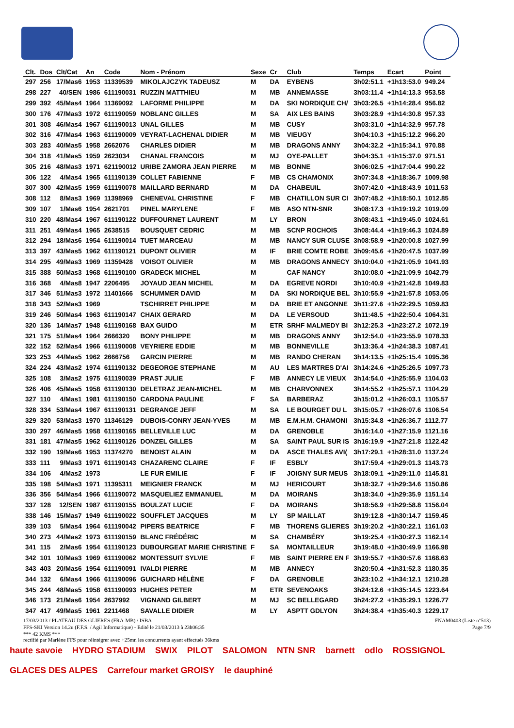| Clt. | Dos | Clt/Cat | An | Code | Nom - Prénom | Sexe | Cr | Club | Temps | Ecart | Point |
| --- | --- | --- | --- | --- | --- | --- | --- | --- | --- | --- | --- |
| 297 | 256 | 17/Mas6 | 1953 | 11339539 | MIKOLAJCZYK TADEUSZ | M | DA | EYBENS | 3h02:51.1 | +1h13:53.0 | 949.24 |
| 298 | 227 | 40/SEN | 1986 | 611190031 | RUZZIN MATTHIEU | M | MB | ANNEMASSE | 3h03:11.4 | +1h14:13.3 | 953.58 |
| 299 | 392 | 45/Mas4 | 1964 | 11369092 | LAFORME PHILIPPE | M | DA | SKI NORDIQUE CH/ | 3h03:26.5 | +1h14:28.4 | 956.82 |
| 300 | 176 | 47/Mas3 | 1972 | 611190059 | NOBLANC GILLES | M | SA | AIX LES BAINS | 3h03:28.9 | +1h14:30.8 | 957.33 |
| 301 | 308 | 46/Mas4 | 1967 | 611190013 | UNAL GILLES | M | MB | CUSY | 3h03:31.0 | +1h14:32.9 | 957.78 |
| 302 | 316 | 47/Mas4 | 1963 | 611190009 | VEYRAT-LACHENAL DIDIER | M | MB | VIEUGY | 3h04:10.3 | +1h15:12.2 | 966.20 |
| 303 | 283 | 40/Mas5 | 1958 | 2662076 | CHARLES DIDIER | M | MB | DRAGONS ANNY | 3h04:32.2 | +1h15:34.1 | 970.88 |
| 304 | 318 | 41/Mas5 | 1959 | 2623034 | CHANAL FRANCOIS | M | MJ | OYE-PALLET | 3h04:35.1 | +1h15:37.0 | 971.51 |
| 305 | 216 | 48/Mas3 | 1971 | 621190012 | URIBE ZAMORA JEAN PIERRE | M | MB | BONNE | 3h06:02.5 | +1h17:04.4 | 990.22 |
| 306 | 122 | 4/Mas4 | 1965 | 611190139 | COLLET FABIENNE | F | MB | CS CHAMONIX | 3h07:34.8 | +1h18:36.7 | 1009.98 |
| 307 | 300 | 42/Mas5 | 1959 | 611190078 | MAILLARD BERNARD | M | DA | CHABEUIL | 3h07:42.0 | +1h18:43.9 | 1011.53 |
| 308 | 112 | 8/Mas3 | 1969 | 11398969 | CHENEVAL CHRISTINE | F | MB | CHATILLON SUR CI | 3h07:48.2 | +1h18:50.1 | 1012.85 |
| 309 | 107 | 1/Mas6 | 1954 | 2621701 | PINEL MARYLENE | F | MB | ASO NTN-SNR | 3h08:17.3 | +1h19:19.2 | 1019.09 |
| 310 | 220 | 48/Mas4 | 1967 | 611190122 | DUFFOURNET LAURENT | M | LY | BRON | 3h08:43.1 | +1h19:45.0 | 1024.61 |
| 311 | 251 | 49/Mas4 | 1965 | 2638515 | BOUSQUET CEDRIC | M | MB | SCNP ROCHOIS | 3h08:44.4 | +1h19:46.3 | 1024.89 |
| 312 | 294 | 18/Mas6 | 1954 | 611190014 | TUET MARCEAU | M | MB | NANCY SUR CLUSE | 3h08:58.9 | +1h20:00.8 | 1027.99 |
| 313 | 397 | 43/Mas5 | 1962 | 611190121 | DUPONT OLIVIER | M | IF | BRIE COMTE ROBE | 3h09:45.6 | +1h20:47.5 | 1037.99 |
| 314 | 295 | 49/Mas3 | 1969 | 11359428 | VOISOT OLIVIER | M | MB | DRAGONS ANNECY | 3h10:04.0 | +1h21:05.9 | 1041.93 |
| 315 | 388 | 50/Mas3 | 1968 | 611190100 | GRADECK MICHEL | M | | CAF NANCY | 3h10:08.0 | +1h21:09.9 | 1042.79 |
| 316 | 368 | 4/Mas8 | 1947 | 2206495 | JOYAUD JEAN MICHEL | M | DA | EGREVE NORDI | 3h10:40.9 | +1h21:42.8 | 1049.83 |
| 317 | 346 | 51/Mas3 | 1972 | 11401666 | SCHUMMER DAVID | M | DA | SKI NORDIQUE BEL | 3h10:55.9 | +1h21:57.8 | 1053.05 |
| 318 | 343 | 52/Mas3 | 1969 | | TSCHIRRET PHILIPPE | M | DA | BRIE ET ANGONNE | 3h11:27.6 | +1h22:29.5 | 1059.83 |
| 319 | 246 | 50/Mas4 | 1963 | 611190147 | CHAIX GERARD | M | DA | LE VERSOUD | 3h11:48.5 | +1h22:50.4 | 1064.31 |
| 320 | 136 | 14/Mas7 | 1948 | 611190168 | BAX GUIDO | M | ETR | SRHF MALMEDY BI | 3h12:25.3 | +1h23:27.2 | 1072.19 |
| 321 | 175 | 51/Mas4 | 1964 | 2666320 | BONY PHILIPPE | M | MB | DRAGONS ANNY | 3h12:54.0 | +1h23:55.9 | 1078.33 |
| 322 | 152 | 52/Mas4 | 1966 | 611190008 | VEYRIERE EDDIE | M | MB | BONNEVILLE | 3h13:36.4 | +1h24:38.3 | 1087.41 |
| 323 | 253 | 44/Mas5 | 1962 | 2666756 | GARCIN PIERRE | M | MB | RANDO CHERAN | 3h14:13.5 | +1h25:15.4 | 1095.36 |
| 324 | 224 | 43/Mas2 | 1974 | 611190132 | DEGEORGE STEPHANE | M | AU | LES MARTRES D'AI | 3h14:24.6 | +1h25:26.5 | 1097.73 |
| 325 | 108 | 3/Mas2 | 1975 | 611190039 | PRAST JULIE | F | MB | ANNECY LE VIEUX | 3h14:54.0 | +1h25:55.9 | 1104.03 |
| 326 | 406 | 45/Mas5 | 1958 | 611190130 | DELETRAZ JEAN-MICHEL | M | MB | CHARVONNEX | 3h14:55.2 | +1h25:57.1 | 1104.29 |
| 327 | 110 | 4/Mas1 | 1981 | 611190150 | CARDONA PAULINE | F | SA | BARBERAZ | 3h15:01.2 | +1h26:03.1 | 1105.57 |
| 328 | 334 | 53/Mas4 | 1967 | 611190131 | DEGRANGE JEFF | M | SA | LE BOURGET DU L | 3h15:05.7 | +1h26:07.6 | 1106.54 |
| 329 | 320 | 53/Mas3 | 1970 | 11346129 | DUBOIS-CONRY JEAN-YVES | M | MB | E.M.H.M. CHAMONI | 3h15:34.8 | +1h26:36.7 | 1112.77 |
| 330 | 297 | 46/Mas5 | 1958 | 611190165 | BELLEVILLE LUC | M | DA | GRENOBLE | 3h16:14.0 | +1h27:15.9 | 1121.16 |
| 331 | 181 | 47/Mas5 | 1962 | 611190126 | DONZEL GILLES | M | SA | SAINT PAUL SUR IS | 3h16:19.9 | +1h27:21.8 | 1122.42 |
| 332 | 190 | 19/Mas6 | 1953 | 11374270 | BENOIST ALAIN | M | DA | ASCE THALES AVI( | 3h17:29.1 | +1h28:31.0 | 1137.24 |
| 333 | 111 | 9/Mas3 | 1971 | 611190143 | CHAZARENC CLAIRE | F | IF | ESBLY | 3h17:59.4 | +1h29:01.3 | 1143.73 |
| 334 | 106 | 4/Mas2 | 1973 | | LE FUR EMILIE | F | IF | JOIGNY SUR MEUS | 3h18:09.1 | +1h29:11.0 | 1145.81 |
| 335 | 198 | 54/Mas3 | 1971 | 11395311 | MEIGNIER FRANCK | M | MJ | HERICOURT | 3h18:32.7 | +1h29:34.6 | 1150.86 |
| 336 | 356 | 54/Mas4 | 1966 | 611190072 | MASQUELIEZ EMMANUEL | M | DA | MOIRANS | 3h18:34.0 | +1h29:35.9 | 1151.14 |
| 337 | 128 | 12/SEN | 1987 | 611190155 | BOULZAT LUCIE | F | DA | MOIRANS | 3h18:56.9 | +1h29:58.8 | 1156.04 |
| 338 | 146 | 15/Mas7 | 1949 | 611190022 | SOUFFLET JACQUES | M | LY | SP MAILLAT | 3h19:12.8 | +1h30:14.7 | 1159.45 |
| 339 | 103 | 5/Mas4 | 1964 | 611190042 | PIPERS BEATRICE | F | MB | THORENS GLIERES | 3h19:20.2 | +1h30:22.1 | 1161.03 |
| 340 | 273 | 44/Mas2 | 1973 | 611190159 | BLANC FRÉDÉRIC | M | SA | CHAMBÉRY | 3h19:25.4 | +1h30:27.3 | 1162.14 |
| 341 | 115 | 2/Mas6 | 1954 | 611190123 | DUBOURGEAT MARIE CHRISTINE | F | SA | MONTAILLEUR | 3h19:48.0 | +1h30:49.9 | 1166.98 |
| 342 | 101 | 10/Mas3 | 1969 | 611190062 | MONTESSUIT SYLVIE | F | MB | SAINT PIERRE EN F | 3h19:55.7 | +1h30:57.6 | 1168.63 |
| 343 | 403 | 20/Mas6 | 1954 | 611190091 | IVALDI PIERRE | M | MB | ANNECY | 3h20:50.4 | +1h31:52.3 | 1180.35 |
| 344 | 132 | 6/Mas4 | 1966 | 611190096 | GUICHARD HÉLÈNE | F | DA | GRENOBLE | 3h23:10.2 | +1h34:12.1 | 1210.28 |
| 345 | 244 | 48/Mas5 | 1958 | 611190093 | HUGHES PETER | M | ETR | SEVENOAKS | 3h24:12.6 | +1h35:14.5 | 1223.64 |
| 346 | 173 | 21/Mas6 | 1954 | 2637992 | VIGNAND GILBERT | M | MJ | SC BELLEGARD | 3h24:27.2 | +1h35:29.1 | 1226.77 |
| 347 | 417 | 49/Mas5 | 1961 | 2211468 | SAVALLE DIDIER | M | LY | ASPTT GDLYON | 3h24:38.4 | +1h35:40.3 | 1229.17 |
17/03/2013 / PLATEAU DES GLIERES (FRA-MB) / ISBA - FNAM0403 (Liste n°513)
FFS-SKI Version 14.2u (F.F.S. / Agil Informatique) - Edité le 21/03/2013 à 23h06:35 Page 7/9
*** 42 KMS ***
rectifié par Marlène FFS pour réintégrer avec +25mn les concurrents ayant effectués 36kms
haute savoie HYDRO STADIUM SWIX PILOT SALOMON NTN SNR barnett odlo ROSSIGNOL GLACES DES ALPES Carrefour market GROISY le dauphiné